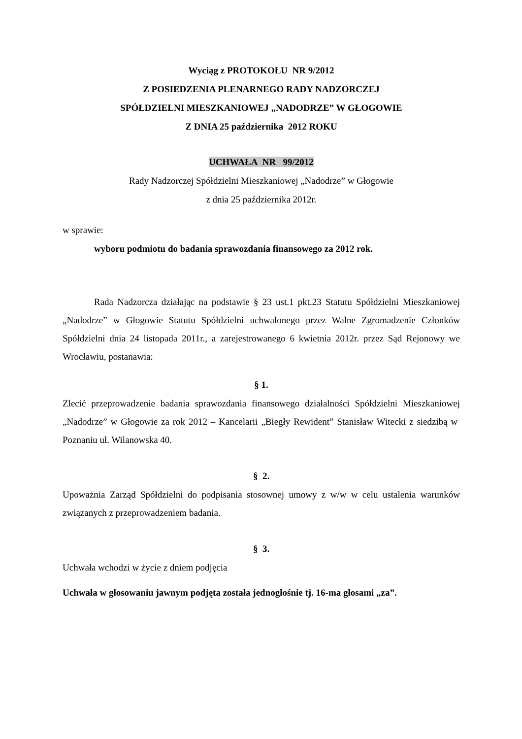Wyciąg z PROTOKOŁU NR 9/2012
Z POSIEDZENIA PLENARNEGO RADY NADZORCZEJ
SPÓŁDZIELNI MIESZKANIOWEJ „NADODRZE” W GŁOGOWIE
Z DNIA 25 października 2012 ROKU
UCHWAŁA NR 99/2012
Rady Nadzorczej Spółdzielni Mieszkaniowej „Nadodrze” w Głogowie
z dnia 25 października 2012r.
w sprawie:
wyboru podmiotu do badania sprawozdania finansowego za 2012 rok.
Rada Nadzorcza działając na podstawie § 23 ust.1 pkt.23 Statutu Spółdzielni Mieszkaniowej „Nadodrze” w Głogowie Statutu Spółdzielni uchwalonego przez Walne Zgromadzenie Członków Spółdzielni dnia 24 listopada 2011r., a zarejestrowanego 6 kwietnia 2012r. przez Sąd Rejonowy we Wrocławiu, postanawia:
§ 1.
Zlecić przeprowadzenie badania sprawozdania finansowego działalności Spółdzielni Mieszkaniowej „Nadodrze” w Głogowie za rok 2012 – Kancelarii „Biegły Rewident” Stanisław Witecki z siedzibą w Poznaniu ul. Wilanowska 40.
§ 2.
Upoważnia Zarząd Spółdzielni do podpisania stosownej umowy z w/w w celu ustalenia warunków związanych z przeprowadzeniem badania.
§ 3.
Uchwała wchodzi w życie z dniem podjęcia
Uchwała w głosowaniu jawnym podjęta została jednogłośnie tj. 16-ma głosami „za”.